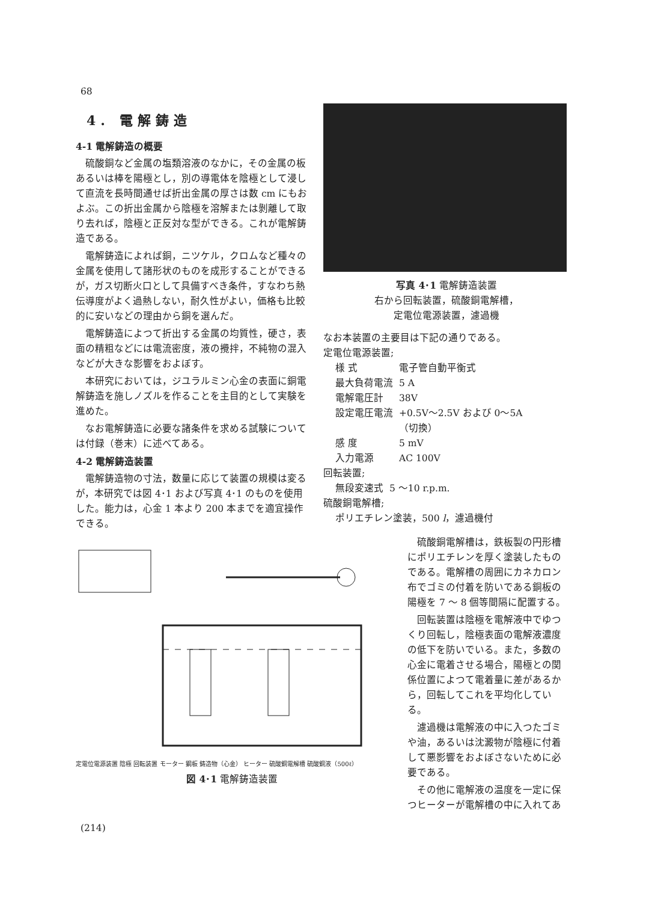68
4. 電解鋳造
4-1 電解鋳造の概要
硫酸銅など金属の塩類溶液のなかに，その金属の板あるいは棒を陽極とし，別の導電体を陰極として浸して直流を長時間通せば折出金属の厚さは数 cm にもおよぶ。この折出金属から陰極を溶解または剝離して取り去れば，陰極と正反対な型ができる。これが電解鋳造である。
電解鋳造によれば銅，ニツケル，クロムなど種々の金属を使用して諸形状のものを成形することができるが，ガス切断火口として具備すべき条件，すなわち熱伝導度がよく過熱しない，耐久性がよい，価格も比較的に安いなどの理由から銅を選んだ。
電解鋳造によつて折出する金属の均質性，硬さ，表面の精粗などには電流密度，液の攪拌，不純物の混入などが大きな影響をおよぼす。
本研究においては，ジユラルミン心金の表面に銅電解鋳造を施しノズルを作ることを主目的として実験を進めた。
なお電解鋳造に必要な諸条件を求める試験については付録（巻末）に述べてある。
4-2 電解鋳造装置
電解鋳造物の寸法，数量に応じて装置の規模は変るが，本研究では図 4･1 および写真 4･1 のものを使用した。能力は，心金 1 本より 200 本までを適宜操作できる。
写真 4･1 電解鋳造装置
右から回転装置，硫酸銅電解槽，
定電位電源装置，濾過機
なお本装置の主要目は下記の通りである。
定電位電源装置;
| 様 式 | 電子管自動平衡式 |
| 最大負荷電流 | 5 A |
| 電解電圧計 | 38V |
| 設定電圧電流 | +0.5V〜2.5V および 0〜5A （切換） |
| 感 度 | 5 mV |
| 入力電源 | AC 100V |
回転装置;
| 無段変速式 | 5 〜10 r.p.m. |
硫酸銅電解槽;
ポリエチレン塗装，500 l，濾過機付
定電位電源装置 陰極 回転装置 モーター 鋼板 鋳造物（心金） ヒーター 硫酸銅電解槽 硫酸銅液（500ℓ）
図 4･1 電解鋳造装置
硫酸銅電解槽は，鉄板製の円形槽にポリエチレンを厚く塗装したものである。電解槽の周囲にカネカロン布でゴミの付着を防いである銅板の陽極を 7 〜 8 個等間隔に配置する。
回転装置は陰極を電解液中でゆつくり回転し，陰極表面の電解液濃度の低下を防いでいる。また，多数の心金に電着させる場合，陽極との関係位置によつて電着量に差があるから，回転してこれを平均化している。
濾過機は電解液の中に入つたゴミや油，あるいは沈澱物が陰極に付着して悪影響をおよぼさないために必要である。
その他に電解液の温度を一定に保つヒーターが電解槽の中に入れてあ
(214)